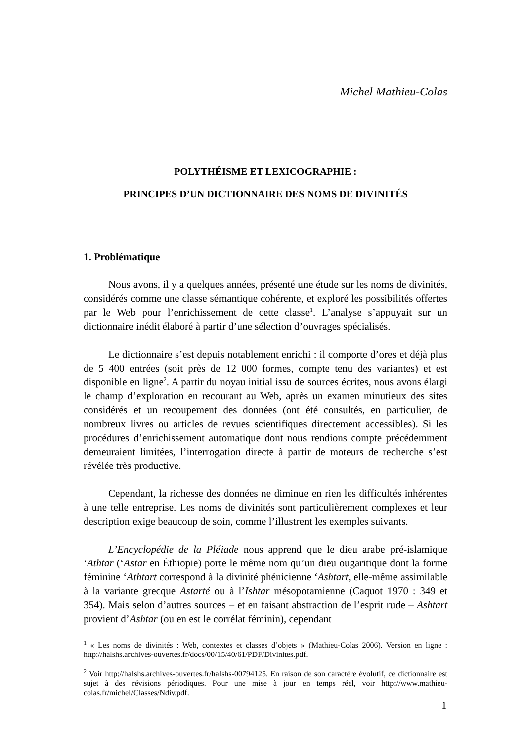Michel Mathieu-Colas
POLYTHÉISME ET LEXICOGRAPHIE :
PRINCIPES D’UN DICTIONNAIRE DES NOMS DE DIVINITÉS
1. Problématique
Nous avons, il y a quelques années, présenté une étude sur les noms de divinités, considérés comme une classe sémantique cohérente, et exploré les possibilités offertes par le Web pour l’enrichissement de cette classe<sup>1</sup>. L’analyse s’appuyait sur un dictionnaire inédit élaboré à partir d’une sélection d’ouvrages spécialisés.
Le dictionnaire s’est depuis notablement enrichi : il comporte d’ores et déjà plus de 5 400 entrées (soit près de 12 000 formes, compte tenu des variantes) et est disponible en ligne<sup>2</sup>. A partir du noyau initial issu de sources écrites, nous avons élargi le champ d’exploration en recourant au Web, après un examen minutieux des sites considérés et un recoupement des données (ont été consultés, en particulier, de nombreux livres ou articles de revues scientifiques directement accessibles). Si les procédures d’enrichissement automatique dont nous rendions compte précédemment demeuraient limitées, l’interrogation directe à partir de moteurs de recherche s’est révélée très productive.
Cependant, la richesse des données ne diminue en rien les difficultés inhérentes à une telle entreprise. Les noms de divinités sont particulièrement complexes et leur description exige beaucoup de soin, comme l’illustrent les exemples suivants.
L’Encyclopédie de la Pléiade nous apprend que le dieu arabe pré-islamique ‘Athtar (‘Astar en Éthiopie) porte le même nom qu’un dieu ougaritique dont la forme féminine ‘Athtart correspond à la divinité phénicienne ‘Ashtart, elle-même assimilable à la variante grecque Astarté ou à l’Ishtar mésopotamienne (Caquot 1970 : 349 et 354). Mais selon d’autres sources – et en faisant abstraction de l’esprit rude – Ashtart provient d’Ashtar (ou en est le corrélat féminin), cependant
<sup>1</sup> « Les noms de divinités : Web, contextes et classes d’objets » (Mathieu-Colas 2006). Version en ligne : http://halshs.archives-ouvertes.fr/docs/00/15/40/61/PDF/Divinites.pdf.
<sup>2</sup> Voir http://halshs.archives-ouvertes.fr/halshs-00794125. En raison de son caractère évolutif, ce dictionnaire est sujet à des révisions périodiques. Pour une mise à jour en temps réel, voir http://www.mathieu-colas.fr/michel/Classes/Ndiv.pdf.
1